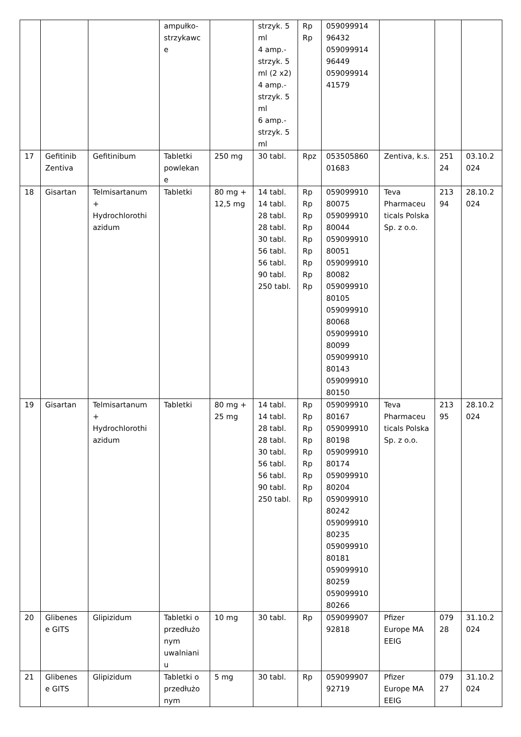| | | | ampułko- strzykawc e | | strzyk. 5 ml 4 amp.- strzyk. 5 ml (2 x2) 4 amp.- strzyk. 5 ml 6 amp.- strzyk. 5 ml | Rp Rp | 059099914 96432 059099914 96449 059099914 41579 | | | |
| 17 | Gefitinib Zentiva | Gefitinibum | Tabletki powlekan e | 250 mg | 30 tabl. | Rpz | 053505860 01683 | Zentiva, k.s. | 251 24 | 03.10.2 024 |
| 18 | Gisartan | Telmisartanum + Hydrochlorothi azidum | Tabletki | 80 mg + 12,5 mg | 14 tabl. 14 tabl. 28 tabl. 28 tabl. 30 tabl. 56 tabl. 56 tabl. 90 tabl. 250 tabl. | Rp Rp Rp Rp Rp Rp Rp Rp Rp | 059099910 80075 059099910 80044 059099910 80051 059099910 80082 059099910 80105 059099910 80068 059099910 80099 059099910 80143 059099910 80150 | Teva Pharmaceu ticals Polska Sp. z o.o. | 213 94 | 28.10.2 024 |
| 19 | Gisartan | Telmisartanum + Hydrochlorothi azidum | Tabletki | 80 mg + 25 mg | 14 tabl. 14 tabl. 28 tabl. 28 tabl. 30 tabl. 56 tabl. 56 tabl. 90 tabl. 250 tabl. | Rp Rp Rp Rp Rp Rp Rp Rp Rp | 059099910 80167 059099910 80198 059099910 80174 059099910 80204 059099910 80242 059099910 80235 059099910 80181 059099910 80259 059099910 80266 | Teva Pharmaceu ticals Polska Sp. z o.o. | 213 95 | 28.10.2 024 |
| 20 | Glibenes e GITS | Glipizidum | Tabletki o przedłużo nym uwalniani u | 10 mg | 30 tabl. | Rp | 059099907 92818 | Pfizer Europe MA EEIG | 079 28 | 31.10.2 024 |
| 21 | Glibenes e GITS | Glipizidum | Tabletki o przedłużo nym | 5 mg | 30 tabl. | Rp | 059099907 92719 | Pfizer Europe MA EEIG | 079 27 | 31.10.2 024 |